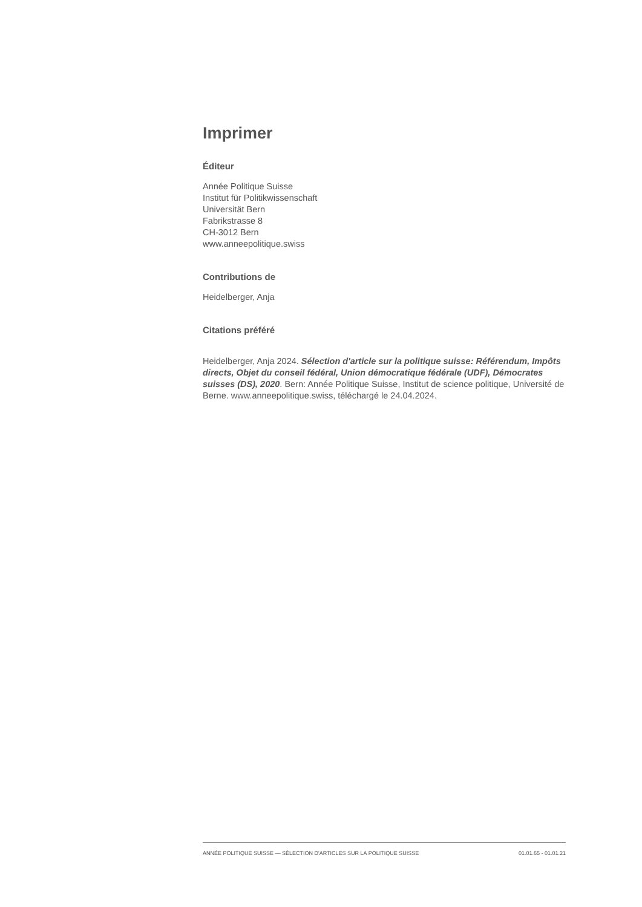Imprimer
Éditeur
Année Politique Suisse
Institut für Politikwissenschaft
Universität Bern
Fabrikstrasse 8
CH-3012 Bern
www.anneepolitique.swiss
Contributions de
Heidelberger, Anja
Citations préféré
Heidelberger, Anja 2024. Sélection d'article sur la politique suisse: Référendum, Impôts directs, Objet du conseil fédéral, Union démocratique fédérale (UDF), Démocrates suisses (DS), 2020. Bern: Année Politique Suisse, Institut de science politique, Université de Berne. www.anneepolitique.swiss, téléchargé le 24.04.2024.
ANNÉE POLITIQUE SUISSE — SÉLECTION D'ARTICLES SUR LA POLITIQUE SUISSE 01.01.65 - 01.01.21